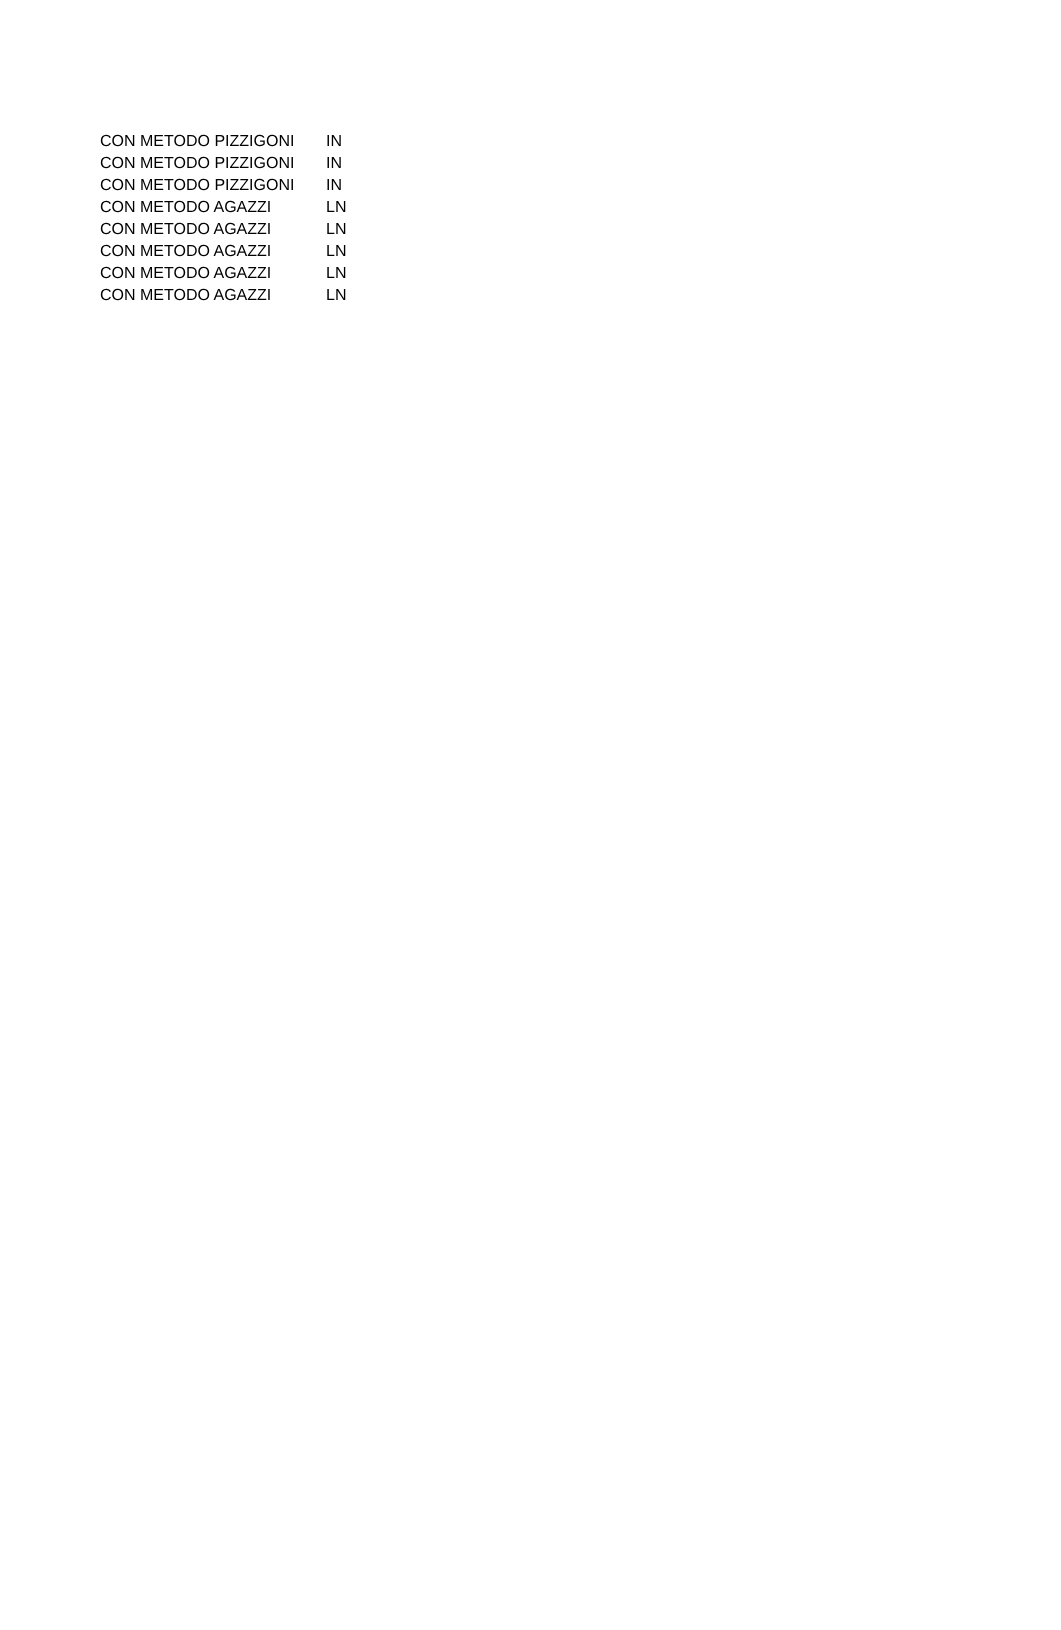| CON METODO PIZZIGONI | IN |
| CON METODO PIZZIGONI | IN |
| CON METODO PIZZIGONI | IN |
| CON METODO AGAZZI | LN |
| CON METODO AGAZZI | LN |
| CON METODO AGAZZI | LN |
| CON METODO AGAZZI | LN |
| CON METODO AGAZZI | LN |